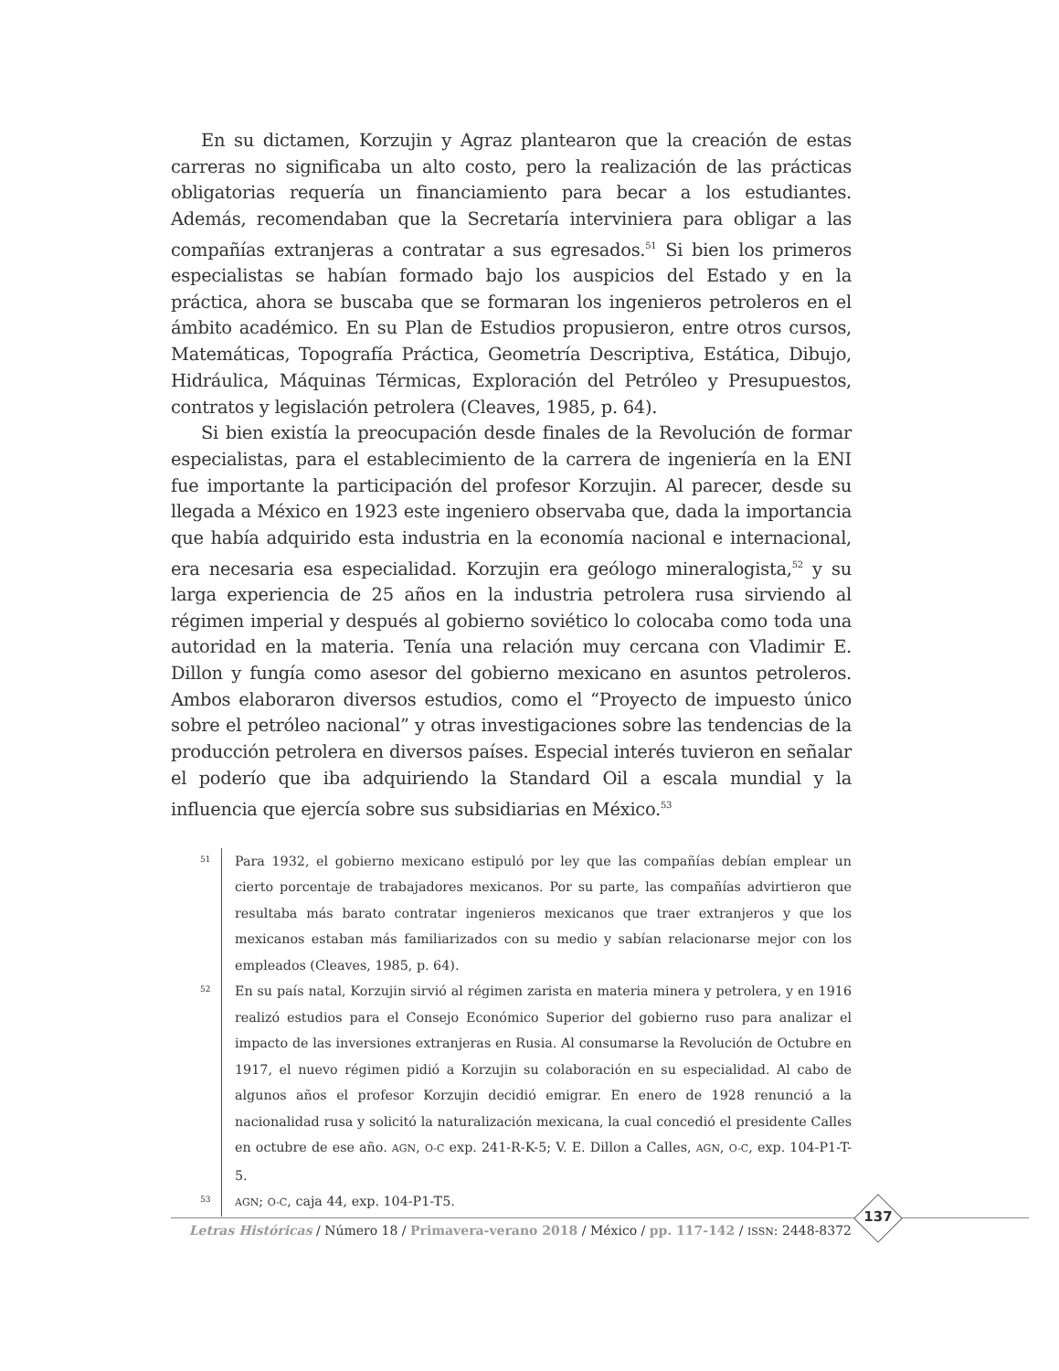En su dictamen, Korzujin y Agraz plantearon que la creación de estas carreras no significaba un alto costo, pero la realización de las prácticas obligatorias requería un financiamiento para becar a los estudiantes. Además, recomendaban que la Secretaría interviniera para obligar a las compañías extranjeras a contratar a sus egresados.<sup>51</sup> Si bien los primeros especialistas se habían formado bajo los auspicios del Estado y en la práctica, ahora se buscaba que se formaran los ingenieros petroleros en el ámbito académico. En su Plan de Estudios propusieron, entre otros cursos, Matemáticas, Topografía Práctica, Geometría Descriptiva, Estática, Dibujo, Hidráulica, Máquinas Térmicas, Exploración del Petróleo y Presupuestos, contratos y legislación petrolera (Cleaves, 1985, p. 64).
Si bien existía la preocupación desde finales de la Revolución de formar especialistas, para el establecimiento de la carrera de ingeniería en la ENI fue importante la participación del profesor Korzujin. Al parecer, desde su llegada a México en 1923 este ingeniero observaba que, dada la importancia que había adquirido esta industria en la economía nacional e internacional, era necesaria esa especialidad. Korzujin era geólogo mineralogista,<sup>52</sup> y su larga experiencia de 25 años en la industria petrolera rusa sirviendo al régimen imperial y después al gobierno soviético lo colocaba como toda una autoridad en la materia. Tenía una relación muy cercana con Vladimir E. Dillon y fungía como asesor del gobierno mexicano en asuntos petroleros. Ambos elaboraron diversos estudios, como el “Proyecto de impuesto único sobre el petróleo nacional” y otras investigaciones sobre las tendencias de la producción petrolera en diversos países. Especial interés tuvieron en señalar el poderío que iba adquiriendo la Standard Oil a escala mundial y la influencia que ejercía sobre sus subsidiarias en México.<sup>53</sup>
51
Para 1932, el gobierno mexicano estipuló por ley que las compañías debían emplear un cierto porcentaje de trabajadores mexicanos. Por su parte, las compañías advirtieron que resultaba más barato contratar ingenieros mexicanos que traer extranjeros y que los mexicanos estaban más familiarizados con su medio y sabían relacionarse mejor con los empleados (Cleaves, 1985, p. 64).
52
En su país natal, Korzujin sirvió al régimen zarista en materia minera y petrolera, y en 1916 realizó estudios para el Consejo Económico Superior del gobierno ruso para analizar el impacto de las inversiones extranjeras en Rusia. Al consumarse la Revolución de Octubre en 1917, el nuevo régimen pidió a Korzujin su colaboración en su especialidad. Al cabo de algunos años el profesor Korzujin decidió emigrar. En enero de 1928 renunció a la nacionalidad rusa y solicitó la naturalización mexicana, la cual concedió el presidente Calles en octubre de ese año. AGN, O-C exp. 241-R-K-5; V. E. Dillon a Calles, AGN, O-C, exp. 104-P1-T-5.
53
AGN; O-C, caja 44, exp. 104-P1-T5.
137
Letras Históricas / Número 18 / Primavera-verano 2018 / México / pp. 117-142 / ISSN: 2448-8372